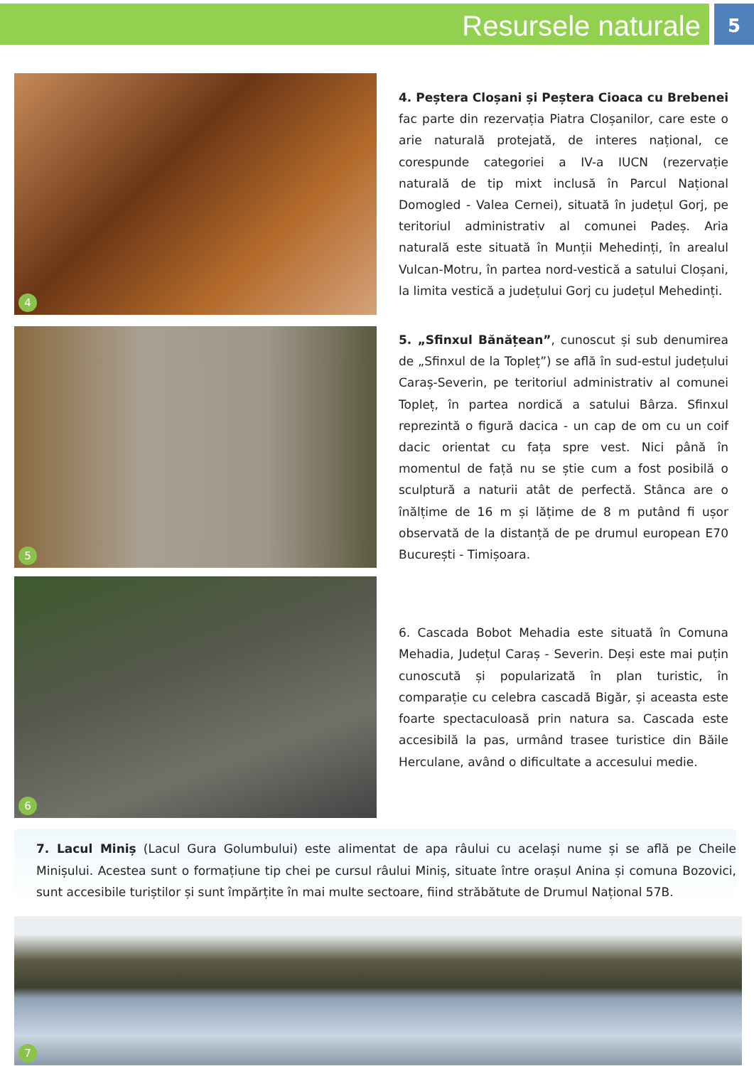Resursele naturale
5
4
4. Peștera Cloșani și Peștera Cioaca cu Brebenei fac parte din rezervația Piatra Cloșanilor, care este o arie naturală protejată, de interes național, ce corespunde categoriei a IV-a IUCN (rezervație naturală de tip mixt inclusă în Parcul Național Domogled - Valea Cernei), situată în județul Gorj, pe teritoriul administrativ al comunei Padeș. Aria naturală este situată în Munții Mehedinți, în arealul Vulcan-Motru, în partea nord-vestică a satului Cloșani, la limita vestică a județului Gorj cu județul Mehedinți.
5
5. „Sfinxul Bănățean”, cunoscut și sub denumirea de „Sfinxul de la Topleț”) se află în sud-estul județului Caraș-Severin, pe teritoriul administrativ al comunei Topleț, în partea nordică a satului Bârza. Sfinxul reprezintă o figură dacica - un cap de om cu un coif dacic orientat cu fața spre vest. Nici până în momentul de față nu se știe cum a fost posibilă o sculptură a naturii atât de perfectă. Stânca are o înălțime de 16 m și lățime de 8 m putând fi ușor observată de la distanță de pe drumul european E70 București - Timișoara.
6
6. Cascada Bobot Mehadia este situată în Comuna Mehadia, Județul Caraș - Severin. Deși este mai puțin cunoscută și popularizată în plan turistic, în comparație cu celebra cascadă Bigăr, și aceasta este foarte spectaculoasă prin natura sa. Cascada este accesibilă la pas, urmând trasee turistice din Băile Herculane, având o dificultate a accesului medie.
7. Lacul Miniș (Lacul Gura Golumbului) este alimentat de apa râului cu același nume și se află pe Cheile Minișului. Acestea sunt o formațiune tip chei pe cursul râului Miniș, situate între orașul Anina și comuna Bozovici, sunt accesibile turiștilor și sunt împărțite în mai multe sectoare, fiind străbătute de Drumul Național 57B.
7